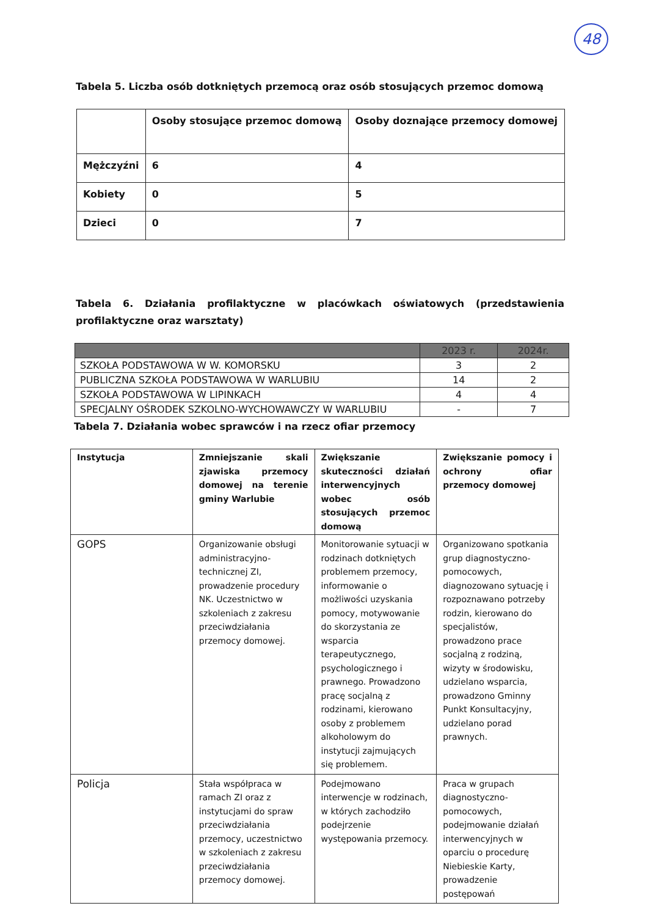48
Tabela 5. Liczba osób dotkniętych przemocą oraz osób stosujących przemoc domową
| | Osoby stosujące przemoc domową | Osoby doznające przemocy domowej |
| Mężczyźni | 6 | 4 |
| Kobiety | 0 | 5 |
| Dzieci | 0 | 7 |
Tabela 6. Działania profilaktyczne w placówkach oświatowych (przedstawienia profilaktyczne oraz warsztaty)
| | 2023 r. | 2024r. |
| --- | --- | --- |
| SZKOŁA PODSTAWOWA W W. KOMORSKU | 3 | 2 |
| PUBLICZNA SZKOŁA PODSTAWOWA W WARLUBIU | 14 | 2 |
| SZKOŁA PODSTAWOWA W LIPINKACH | 4 | 4 |
| SPECJALNY OŚRODEK SZKOLNO-WYCHOWAWCZY W WARLUBIU | - | 7 |
Tabela 7. Działania wobec sprawców i na rzecz ofiar przemocy
| Instytucja | Zmniejszanie skali zjawiska przemocy domowej na terenie gminy Warlubie | Zwiększanie skuteczności działań interwencyjnych wobec osób stosujących przemoc domową | Zwiększanie pomocy i ochrony ofiar przemocy domowej |
| --- | --- | --- | --- |
| GOPS | Organizowanie obsługi administracyjno-technicznej ZI, prowadzenie procedury NK. Uczestnictwo w szkoleniach z zakresu przeciwdziałania przemocy domowej. | Monitorowanie sytuacji w rodzinach dotkniętych problemem przemocy, informowanie o możliwości uzyskania pomocy, motywowanie do skorzystania ze wsparcia terapeutycznego, psychologicznego i prawnego. Prowadzono pracę socjalną z rodzinami, kierowano osoby z problemem alkoholowym do instytucji zajmujących się problemem. | Organizowano spotkania grup diagnostyczno-pomocowych, diagnozowano sytuację i rozpoznawano potrzeby rodzin, kierowano do specjalistów, prowadzono prace socjalną z rodziną, wizyty w środowisku, udzielano wsparcia, prowadzono Gminny Punkt Konsultacyjny, udzielano porad prawnych. |
| Policja | Stała współpraca w ramach ZI oraz z instytucjami do spraw przeciwdziałania przemocy, uczestnictwo w szkoleniach z zakresu przeciwdziałania przemocy domowej. | Podejmowano interwencje w rodzinach, w których zachodziło podejrzenie występowania przemocy. | Praca w grupach diagnostyczno-pomocowych, podejmowanie działań interwencyjnych w oparciu o procedurę Niebieskie Karty, prowadzenie postępowań |